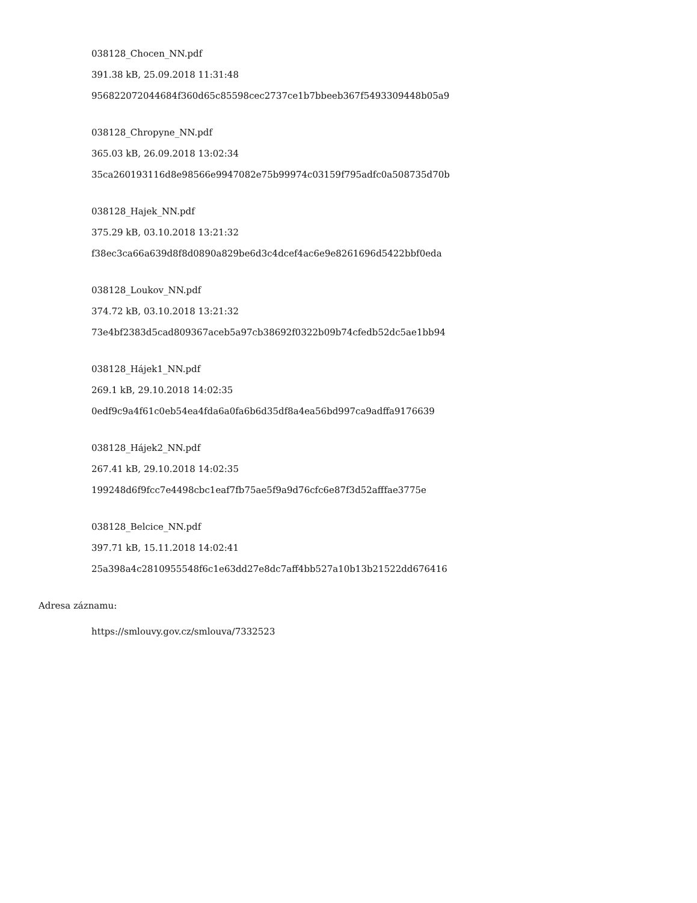038128_Chocen_NN.pdf
391.38 kB, 25.09.2018 11:31:48
956822072044684f360d65c85598cec2737ce1b7bbeeb367f5493309448b05a9
038128_Chropyne_NN.pdf
365.03 kB, 26.09.2018 13:02:34
35ca260193116d8e98566e9947082e75b99974c03159f795adfc0a508735d70b
038128_Hajek_NN.pdf
375.29 kB, 03.10.2018 13:21:32
f38ec3ca66a639d8f8d0890a829be6d3c4dcef4ac6e9e8261696d5422bbf0eda
038128_Loukov_NN.pdf
374.72 kB, 03.10.2018 13:21:32
73e4bf2383d5cad809367aceb5a97cb38692f0322b09b74cfedb52dc5ae1bb94
038128_Hájek1_NN.pdf
269.1 kB, 29.10.2018 14:02:35
0edf9c9a4f61c0eb54ea4fda6a0fa6b6d35df8a4ea56bd997ca9adffa9176639
038128_Hájek2_NN.pdf
267.41 kB, 29.10.2018 14:02:35
199248d6f9fcc7e4498cbc1eaf7fb75ae5f9a9d76cfc6e87f3d52afffae3775e
038128_Belcice_NN.pdf
397.71 kB, 15.11.2018 14:02:41
25a398a4c2810955548f6c1e63dd27e8dc7aff4bb527a10b13b21522dd676416
Adresa záznamu:
https://smlouvy.gov.cz/smlouva/7332523